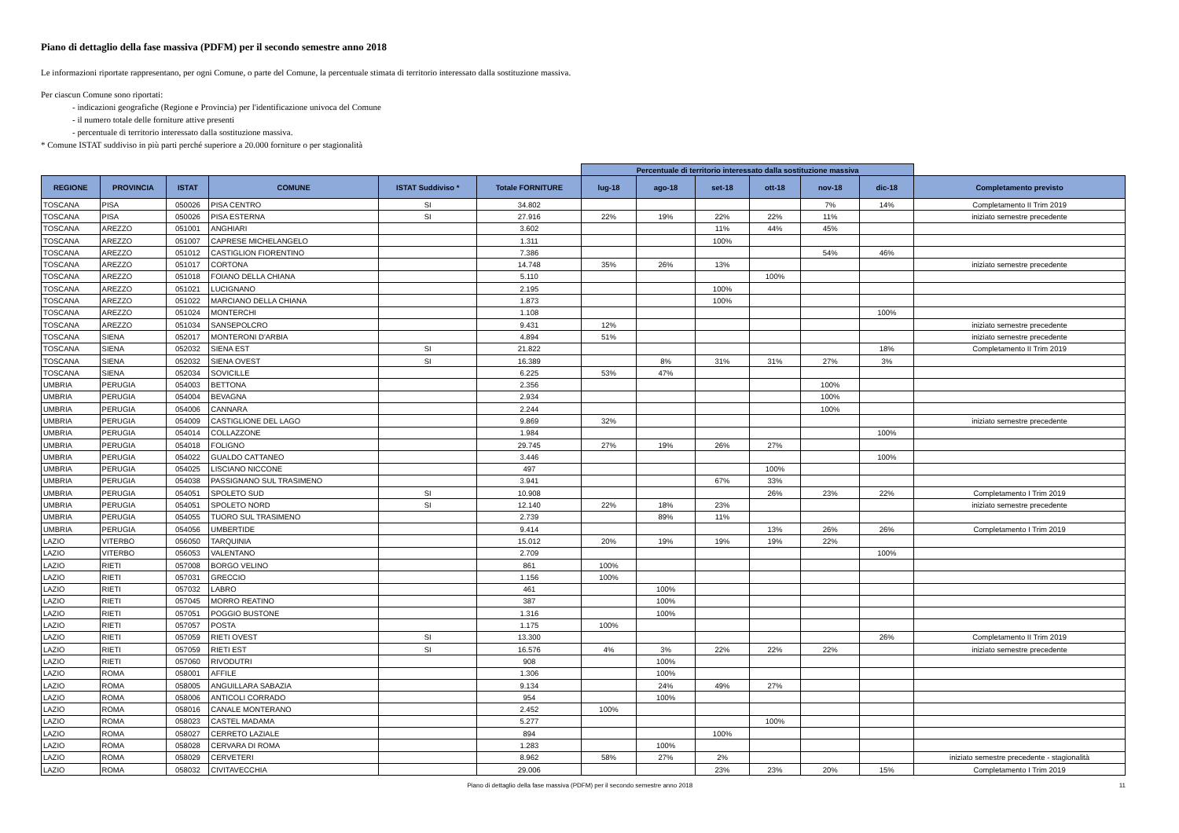Piano di dettaglio della fase massiva (PDFM) per il secondo semestre anno 2018
Le informazioni riportate rappresentano, per ogni Comune, o parte del Comune, la percentuale stimata di territorio interessato dalla sostituzione massiva.
Per ciascun Comune sono riportati:
- indicazioni geografiche (Regione e Provincia) per l'identificazione univoca del Comune
- il numero totale delle forniture attive presenti
- percentuale di territorio interessato dalla sostituzione massiva.
* Comune ISTAT suddiviso in più parti perché superiore a 20.000 forniture o per stagionalità
| | | | | | | Percentuale di territorio interessato dalla sostituzione massiva | | | | | | |
| --- | --- | --- | --- | --- | --- | --- | --- | --- | --- | --- | --- | --- |
| REGIONE | PROVINCIA | ISTAT | COMUNE | ISTAT Suddiviso * | Totale FORNITURE | lug-18 | ago-18 | set-18 | ott-18 | nov-18 | dic-18 | Completamento previsto |
| TOSCANA | PISA | 050026 | PISA CENTRO | SI | 34.802 | | | | | 7% | 14% | Completamento II Trim 2019 |
| TOSCANA | PISA | 050026 | PISA ESTERNA | SI | 27.916 | 22% | 19% | 22% | 22% | 11% | | iniziato semestre precedente |
| TOSCANA | AREZZO | 051001 | ANGHIARI | | 3.602 | | | 11% | 44% | 45% | | |
| TOSCANA | AREZZO | 051007 | CAPRESE MICHELANGELO | | 1.311 | | | 100% | | | | |
| TOSCANA | AREZZO | 051012 | CASTIGLION FIORENTINO | | 7.386 | | | | | 54% | 46% | |
| TOSCANA | AREZZO | 051017 | CORTONA | | 14.748 | 35% | 26% | 13% | | | | iniziato semestre precedente |
| TOSCANA | AREZZO | 051018 | FOIANO DELLA CHIANA | | 5.110 | | | | 100% | | | |
| TOSCANA | AREZZO | 051021 | LUCIGNANO | | 2.195 | | | 100% | | | | |
| TOSCANA | AREZZO | 051022 | MARCIANO DELLA CHIANA | | 1.873 | | | 100% | | | | |
| TOSCANA | AREZZO | 051024 | MONTERCHI | | 1.108 | | | | | | 100% | |
| TOSCANA | AREZZO | 051034 | SANSEPOLCRO | | 9.431 | 12% | | | | | | iniziato semestre precedente |
| TOSCANA | SIENA | 052017 | MONTERONI D'ARBIA | | 4.894 | 51% | | | | | | iniziato semestre precedente |
| TOSCANA | SIENA | 052032 | SIENA EST | SI | 21.822 | | | | | | 18% | Completamento II Trim 2019 |
| TOSCANA | SIENA | 052032 | SIENA OVEST | SI | 16.389 | | 8% | 31% | 31% | 27% | 3% | |
| TOSCANA | SIENA | 052034 | SOVICILLE | | 6.225 | 53% | 47% | | | | | |
| UMBRIA | PERUGIA | 054003 | BETTONA | | 2.356 | | | | | 100% | | |
| UMBRIA | PERUGIA | 054004 | BEVAGNA | | 2.934 | | | | | 100% | | |
| UMBRIA | PERUGIA | 054006 | CANNARA | | 2.244 | | | | | 100% | | |
| UMBRIA | PERUGIA | 054009 | CASTIGLIONE DEL LAGO | | 9.869 | 32% | | | | | | iniziato semestre precedente |
| UMBRIA | PERUGIA | 054014 | COLLAZZONE | | 1.984 | | | | | | 100% | |
| UMBRIA | PERUGIA | 054018 | FOLIGNO | | 29.745 | 27% | 19% | 26% | 27% | | | |
| UMBRIA | PERUGIA | 054022 | GUALDO CATTANEO | | 3.446 | | | | | | 100% | |
| UMBRIA | PERUGIA | 054025 | LISCIANO NICCONE | | 497 | | | | 100% | | | |
| UMBRIA | PERUGIA | 054038 | PASSIGNANO SUL TRASIMENO | | 3.941 | | | 67% | 33% | | | |
| UMBRIA | PERUGIA | 054051 | SPOLETO SUD | SI | 10.908 | | | | 26% | 23% | 22% | Completamento I Trim 2019 |
| UMBRIA | PERUGIA | 054051 | SPOLETO NORD | SI | 12.140 | 22% | 18% | 23% | | | | iniziato semestre precedente |
| UMBRIA | PERUGIA | 054055 | TUORO SUL TRASIMENO | | 2.739 | | 89% | 11% | | | | |
| UMBRIA | PERUGIA | 054056 | UMBERTIDE | | 9.414 | | | | 13% | 26% | 26% | Completamento I Trim 2019 |
| LAZIO | VITERBO | 056050 | TARQUINIA | | 15.012 | 20% | 19% | 19% | 19% | 22% | | |
| LAZIO | VITERBO | 056053 | VALENTANO | | 2.709 | | | | | | 100% | |
| LAZIO | RIETI | 057008 | BORGO VELINO | | 861 | 100% | | | | | | |
| LAZIO | RIETI | 057031 | GRECCIO | | 1.156 | 100% | | | | | | |
| LAZIO | RIETI | 057032 | LABRO | | 461 | | 100% | | | | | |
| LAZIO | RIETI | 057045 | MORRO REATINO | | 387 | | 100% | | | | | |
| LAZIO | RIETI | 057051 | POGGIO BUSTONE | | 1.316 | | 100% | | | | | |
| LAZIO | RIETI | 057057 | POSTA | | 1.175 | 100% | | | | | | |
| LAZIO | RIETI | 057059 | RIETI OVEST | SI | 13.300 | | | | | | 26% | Completamento II Trim 2019 |
| LAZIO | RIETI | 057059 | RIETI EST | SI | 16.576 | 4% | 3% | 22% | 22% | 22% | | iniziato semestre precedente |
| LAZIO | RIETI | 057060 | RIVODUTRI | | 908 | | 100% | | | | | |
| LAZIO | ROMA | 058001 | AFFILE | | 1.306 | | 100% | | | | | |
| LAZIO | ROMA | 058005 | ANGUILLARA SABAZIA | | 9.134 | | 24% | 49% | 27% | | | |
| LAZIO | ROMA | 058006 | ANTICOLI CORRADO | | 954 | | 100% | | | | | |
| LAZIO | ROMA | 058016 | CANALE MONTERANO | | 2.452 | 100% | | | | | | |
| LAZIO | ROMA | 058023 | CASTEL MADAMA | | 5.277 | | | | 100% | | | |
| LAZIO | ROMA | 058027 | CERRETO LAZIALE | | 894 | | | 100% | | | | |
| LAZIO | ROMA | 058028 | CERVARA DI ROMA | | 1.283 | | 100% | | | | | |
| LAZIO | ROMA | 058029 | CERVETERI | | 8.962 | 58% | 27% | 2% | | | | iniziato semestre precedente - stagionalità |
| LAZIO | ROMA | 058032 | CIVITAVECCHIA | | 29.006 | | | 23% | 23% | 20% | 15% | Completamento I Trim 2019 |
Piano di dettaglio della fase massiva (PDFM) per il secondo semestre anno 2018 11